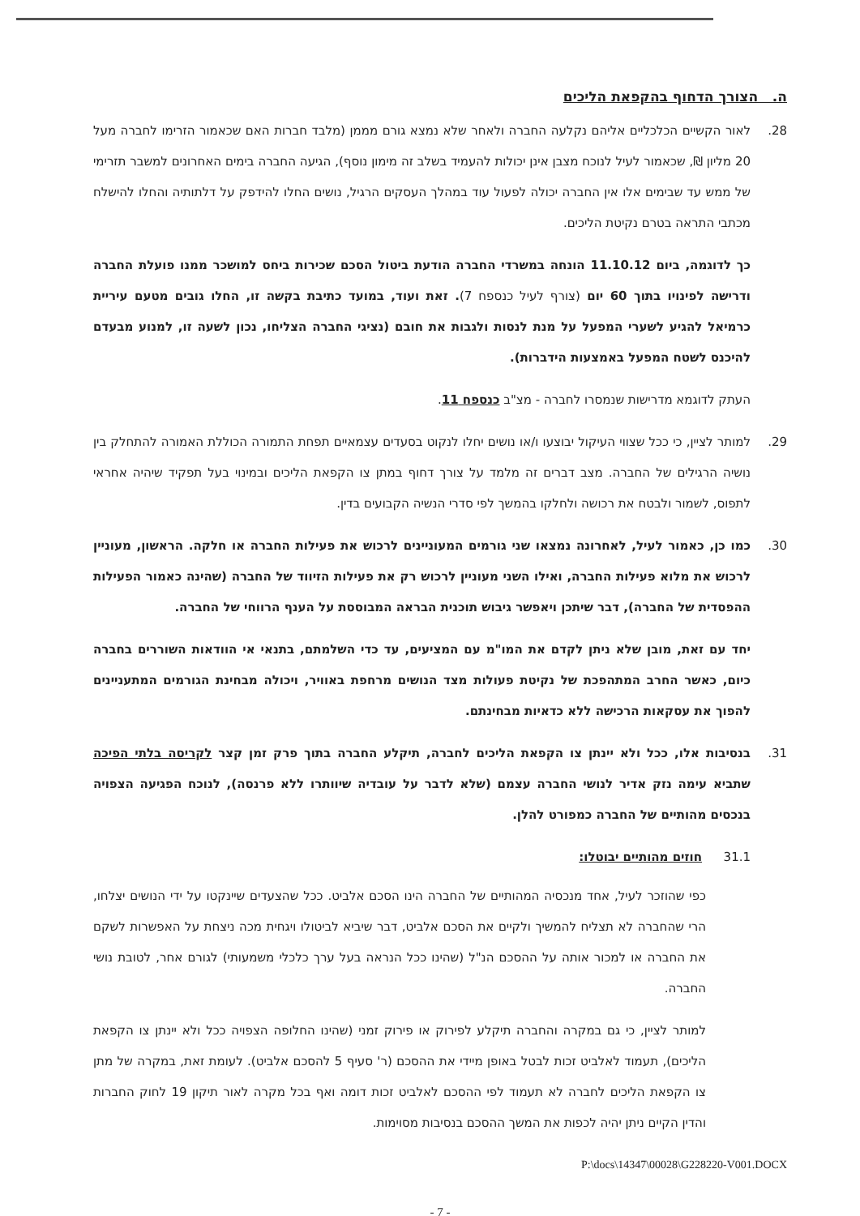ה. הצורך הדחוף בהקפאת הליכים
28. לאור הקשיים הכלכליים אליהם נקלעה החברה ולאחר שלא נמצא גורם מממן (מלבד חברות האם שכאמור הזרימו לחברה מעל 20 מליון ₪, שכאמור לעיל לנוכח מצבן אינן יכולות להעמיד בשלב זה מימון נוסף), הגיעה החברה בימים האחרונים למשבר תזרימי של ממש עד שבימים אלו אין החברה יכולה לפעול עוד במהלך העסקים הרגיל, נושים החלו להידפק על דלתותיה והחלו להישלח מכתבי התראה בטרם נקיטת הליכים.
כך לדוגמה, ביום 11.10.12 הונחה במשרדי החברה הודעת ביטול הסכם שכירות ביחס למושכר ממנו פועלת החברה ודרישה לפינויו בתוך 60 יום (צורף לעיל כנספח 7). זאת ועוד, במועד כתיבת בקשה זו, החלו גובים מטעם עיריית כרמיאל להגיע לשערי המפעל על מנת לנסות ולגבות את חובם (נציגי החברה הצליחו, נכון לשעה זו, למנוע מבעדם להיכנס לשטח המפעל באמצעות הידברות).
העתק לדוגמא מדרישות שנמסרו לחברה - מצ"ב כנספח 11.
29. למותר לציין, כי ככל שצווי העיקול יבוצעו ו/או נושים יחלו לנקוט בסעדים עצמאיים תפחת התמורה הכוללת האמורה להתחלק בין נושיה הרגילים של החברה. מצב דברים זה מלמד על צורך דחוף במתן צו הקפאת הליכים ובמינוי בעל תפקיד שיהיה אחראי לתפוס, לשמור ולבטח את רכושה ולחלקו בהמשך לפי סדרי הנשיה הקבועים בדין.
30. כמו כן, כאמור לעיל, לאחרונה נמצאו שני גורמים המעוניינים לרכוש את פעילות החברה או חלקה. הראשון, מעוניין לרכוש את מלוא פעילות החברה, ואילו השני מעוניין לרכוש רק את פעילות הזיווד של החברה (שהינה כאמור הפעילות ההפסדית של החברה), דבר שיתכן ויאפשר גיבוש תוכנית הבראה המבוססת על הענף הרווחי של החברה.
יחד עם זאת, מובן שלא ניתן לקדם את המו"מ עם המציעים, עד כדי השלמתם, בתנאי אי הוודאות השוררים בחברה כיום, כאשר החרב המתהפכת של נקיטת פעולות מצד הנושים מרחפת באוויר, ויכולה מבחינת הגורמים המתעניינים להפוך את עסקאות הרכישה ללא כדאיות מבחינתם.
31. בנסיבות אלו, ככל ולא יינתן צו הקפאת הליכים לחברה, תיקלע החברה בתוך פרק זמן קצר לקריסה בלתי הפיכה שתביא עימה נזק אדיר לנושי החברה עצמם (שלא לדבר על עובדיה שיוותרו ללא פרנסה), לנוכח הפגיעה הצפויה בנכסים מהותיים של החברה כמפורט להלן.
31.1 חוזים מהותיים יבוטלו:
כפי שהוזכר לעיל, אחד מנכסיה המהותיים של החברה הינו הסכם אלביט. ככל שהצעדים שיינקטו על ידי הנושים יצלחו, הרי שהחברה לא תצליח להמשיך ולקיים את הסכם אלביט, דבר שיביא לביטולו ויגחית מכה ניצחת על האפשרות לשקם את החברה או למכור אותה על ההסכם הנ"ל (שהינו ככל הנראה בעל ערך כלכלי משמעותי) לגורם אחר, לטובת נושי החברה.
למותר לציין, כי גם במקרה והחברה תיקלע לפירוק או פירוק זמני (שהינו החלופה הצפויה ככל ולא יינתן צו הקפאת הליכים), תעמוד לאלביט זכות לבטל באופן מיידי את ההסכם (ר' סעיף 5 להסכם אלביט). לעומת זאת, במקרה של מתן צו הקפאת הליכים לחברה לא תעמוד לפי ההסכם לאלביט זכות דומה ואף בכל מקרה לאור תיקון 19 לחוק החברות והדין הקיים ניתן יהיה לכפות את המשך ההסכם בנסיבות מסוימות.
P:\docs\14347\00028\G228220-V001.DOCX
- 7 -